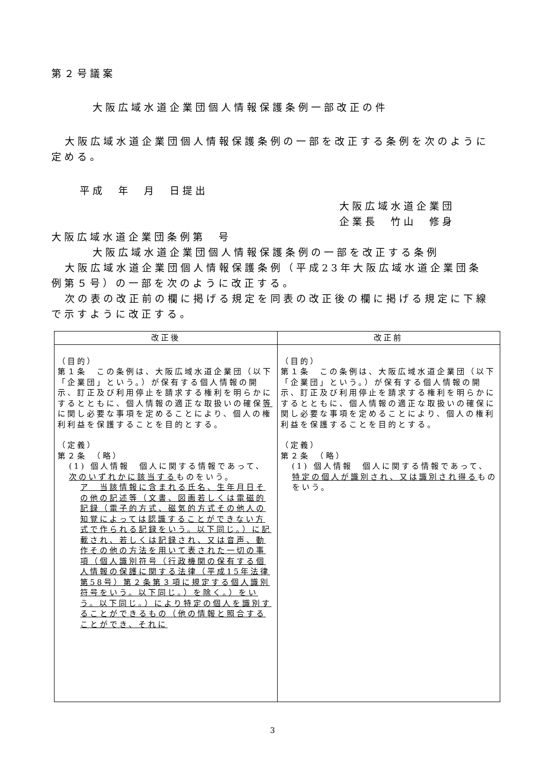第２号議案
大阪広域水道企業団個人情報保護条例一部改正の件
大阪広域水道企業団個人情報保護条例の一部を改正する条例を次のように定める。
平成　年　月　日提出
大阪広域水道企業団
企業長　竹山　修身
大阪広域水道企業団条例第　号
大阪広域水道企業団個人情報保護条例の一部を改正する条例
大阪広域水道企業団個人情報保護条例（平成23年大阪広域水道企業団条例第５号）の一部を次のように改正する。
次の表の改正前の欄に掲げる規定を同表の改正後の欄に掲げる規定に下線で示すように改正する。
| 改正後 | 改正前 |
| --- | --- |
| （目的） 第１条 この条例は、大阪広域水道企業団（以下「企業団」という。）が保有する個人情報の開示、訂正及び利用停止を請求する権利を明らかにするとともに、個人情報の適正な取扱いの確保 等 に関し必要な事項を定めることにより、個人の権利利益を保護することを目的とする。 （定義） 第２条 （略） (1) 個人情報 個人に関する情報であって、 次のいずれかに該当する ものをいう。 ア 当該情報に含まれる氏名、生年月日その他の記述等（文書、図画若しくは電磁的記録（電子的方式、磁気的方式その他人の知覚によっては認識することができない方式で作られる記録をいう。以下同じ。）に記載され、若しくは記録され、又は音声、動作その他の方法を用いて表された一切の事項（個人識別符号（行政機関の保有する個人情報の保護に関する法律（平成15年法律第58号）第２条第３項に規定する個人識別符号をいう。以下同じ。）を除く。）をいう。以下同じ。）により特定の個人を識別することができるもの（他の情報と照合することができ、それに | （目的） 第１条 この条例は、大阪広域水道企業団（以下「企業団」という。）が保有する個人情報の開示、訂正及び利用停止を請求する権利を明らかにするとともに、個人情報の適正な取扱いの確保に関し必要な事項を定めることにより、個人の権利利益を保護することを目的とする。 （定義） 第２条 （略） (1) 個人情報 個人に関する情報であって、 特定の個人が識別され、又は識別され得る ものをいう。 |
3